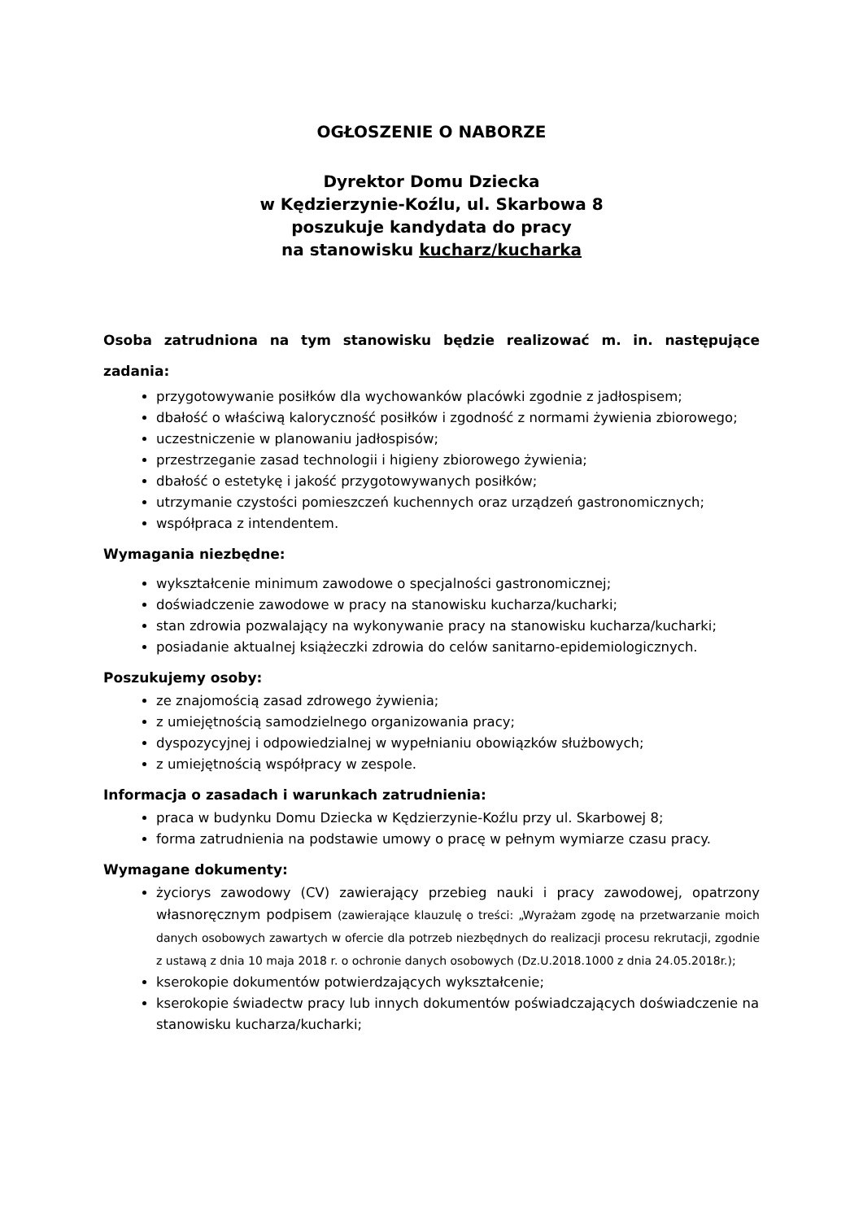OGŁOSZENIE O NABORZE
Dyrektor Domu Dziecka
w Kędzierzynie-Koźlu, ul. Skarbowa 8
poszukuje kandydata do pracy
na stanowisku kucharz/kucharka
Osoba zatrudniona na tym stanowisku będzie realizować m. in. następujące zadania:
przygotowywanie posiłków dla wychowanków placówki zgodnie z jadłospisem;
dbałość o właściwą kaloryczność posiłków i zgodność z normami żywienia zbiorowego;
uczestniczenie w planowaniu jadłospisów;
przestrzeganie zasad technologii i higieny zbiorowego żywienia;
dbałość o estetykę i jakość przygotowywanych posiłków;
utrzymanie czystości pomieszczeń kuchennych oraz urządzeń gastronomicznych;
współpraca z intendentem.
Wymagania niezbędne:
wykształcenie minimum zawodowe o specjalności gastronomicznej;
doświadczenie zawodowe w pracy na stanowisku kucharza/kucharki;
stan zdrowia pozwalający na wykonywanie pracy na stanowisku kucharza/kucharki;
posiadanie aktualnej książeczki zdrowia do celów sanitarno-epidemiologicznych.
Poszukujemy osoby:
ze znajomością zasad zdrowego żywienia;
z umiejętnością samodzielnego organizowania pracy;
dyspozycyjnej i odpowiedzialnej w wypełnianiu obowiązków służbowych;
z umiejętnością współpracy w zespole.
Informacja o zasadach i warunkach zatrudnienia:
praca w budynku Domu Dziecka w Kędzierzynie-Koźlu przy ul. Skarbowej 8;
forma zatrudnienia na podstawie umowy o pracę w pełnym wymiarze czasu pracy.
Wymagane dokumenty:
życiorys zawodowy (CV) zawierający przebieg nauki i pracy zawodowej, opatrzony własnoręcznym podpisem (zawierające klauzulę o treści: „Wyrażam zgodę na przetwarzanie moich danych osobowych zawartych w ofercie dla potrzeb niezbędnych do realizacji procesu rekrutacji, zgodnie z ustawą z dnia 10 maja 2018 r. o ochronie danych osobowych (Dz.U.2018.1000 z dnia 24.05.2018r.);
kserokopie dokumentów potwierdzających wykształcenie;
kserokopie świadectw pracy lub innych dokumentów poświadczających doświadczenie na stanowisku kucharza/kucharki;